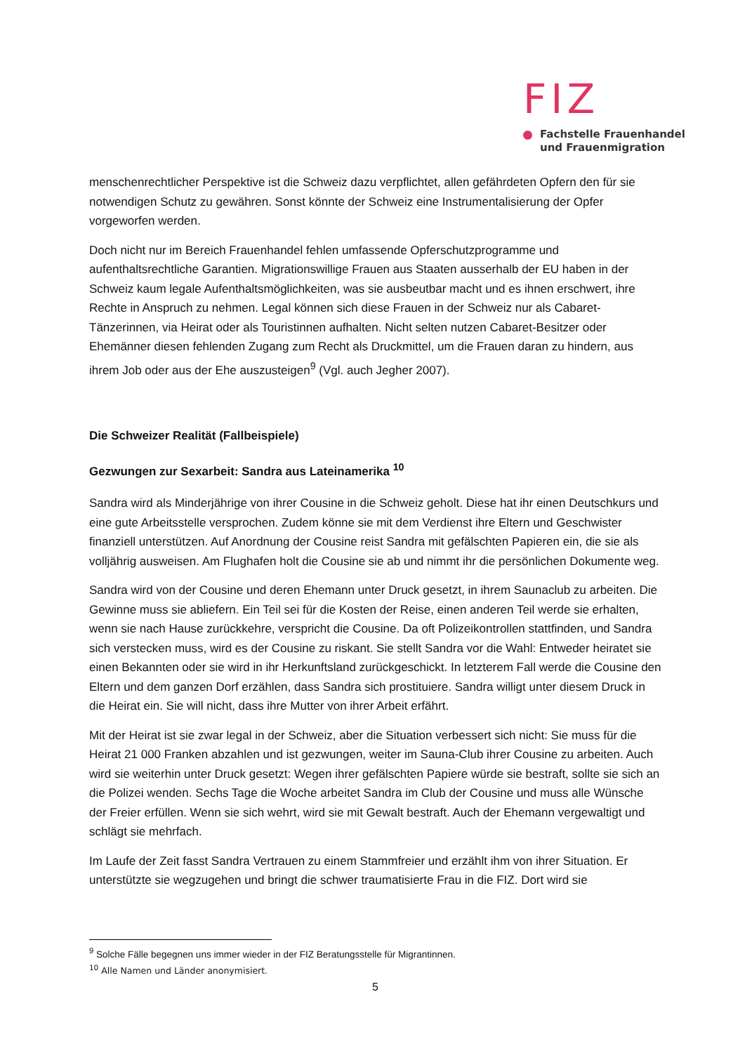FIZ
Fachstelle Frauenhandel
und Frauenmigration
menschenrechtlicher Perspektive ist die Schweiz dazu verpflichtet, allen gefährdeten Opfern den für sie notwendigen Schutz zu gewähren. Sonst könnte der Schweiz eine Instrumentalisierung der Opfer vorgeworfen werden.
Doch nicht nur im Bereich Frauenhandel fehlen umfassende Opferschutzprogramme und aufenthaltsrechtliche Garantien. Migrationswillige Frauen aus Staaten ausserhalb der EU haben in der Schweiz kaum legale Aufenthaltsmöglichkeiten, was sie ausbeutbar macht und es ihnen erschwert, ihre Rechte in Anspruch zu nehmen. Legal können sich diese Frauen in der Schweiz nur als Cabaret-Tänzerinnen, via Heirat oder als Touristinnen aufhalten. Nicht selten nutzen Cabaret-Besitzer oder Ehemänner diesen fehlenden Zugang zum Recht als Druckmittel, um die Frauen daran zu hindern, aus ihrem Job oder aus der Ehe auszusteigen<sup>9</sup> (Vgl. auch Jegher 2007).
Die Schweizer Realität (Fallbeispiele)
Gezwungen zur Sexarbeit: Sandra aus Lateinamerika <sup>10</sup>
Sandra wird als Minderjährige von ihrer Cousine in die Schweiz geholt. Diese hat ihr einen Deutschkurs und eine gute Arbeitsstelle versprochen. Zudem könne sie mit dem Verdienst ihre Eltern und Geschwister finanziell unterstützen. Auf Anordnung der Cousine reist Sandra mit gefälschten Papieren ein, die sie als volljährig ausweisen. Am Flughafen holt die Cousine sie ab und nimmt ihr die persönlichen Dokumente weg.
Sandra wird von der Cousine und deren Ehemann unter Druck gesetzt, in ihrem Saunaclub zu arbeiten. Die Gewinne muss sie abliefern. Ein Teil sei für die Kosten der Reise, einen anderen Teil werde sie erhalten, wenn sie nach Hause zurückkehre, verspricht die Cousine. Da oft Polizeikontrollen stattfinden, und Sandra sich verstecken muss, wird es der Cousine zu riskant. Sie stellt Sandra vor die Wahl: Entweder heiratet sie einen Bekannten oder sie wird in ihr Herkunftsland zurückgeschickt. In letzterem Fall werde die Cousine den Eltern und dem ganzen Dorf erzählen, dass Sandra sich prostituiere. Sandra willigt unter diesem Druck in die Heirat ein. Sie will nicht, dass ihre Mutter von ihrer Arbeit erfährt.
Mit der Heirat ist sie zwar legal in der Schweiz, aber die Situation verbessert sich nicht: Sie muss für die Heirat 21 000 Franken abzahlen und ist gezwungen, weiter im Sauna-Club ihrer Cousine zu arbeiten. Auch wird sie weiterhin unter Druck gesetzt: Wegen ihrer gefälschten Papiere würde sie bestraft, sollte sie sich an die Polizei wenden. Sechs Tage die Woche arbeitet Sandra im Club der Cousine und muss alle Wünsche der Freier erfüllen. Wenn sie sich wehrt, wird sie mit Gewalt bestraft. Auch der Ehemann vergewaltigt und schlägt sie mehrfach.
Im Laufe der Zeit fasst Sandra Vertrauen zu einem Stammfreier und erzählt ihm von ihrer Situation. Er unterstützte sie wegzugehen und bringt die schwer traumatisierte Frau in die FIZ. Dort wird sie
<sup>9</sup> Solche Fälle begegnen uns immer wieder in der FIZ Beratungsstelle für Migrantinnen.
<sup>10</sup> Alle Namen und Länder anonymisiert.
5